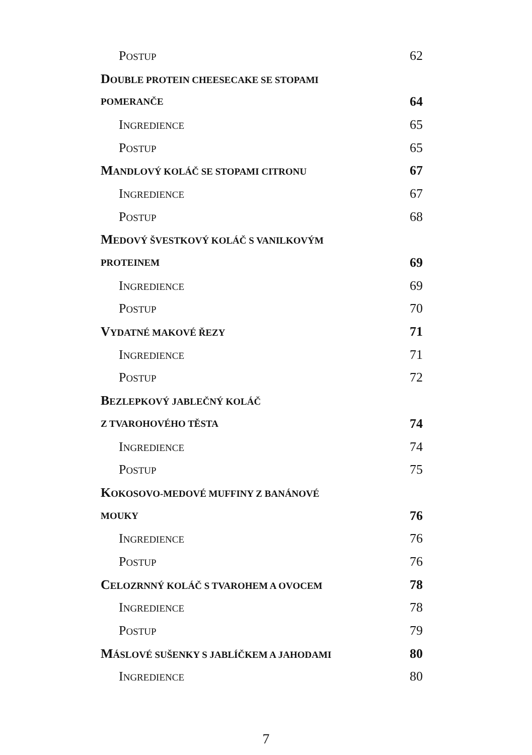POSTUP 62
DOUBLE PROTEIN CHEESECAKE SE STOPAMI
POMERANČE 64
INGREDIENCE 65
POSTUP 65
MANDLOVÝ KOLÁČ SE STOPAMI CITRONU 67
INGREDIENCE 67
POSTUP 68
MEDOVÝ ŠVESTKOVÝ KOLÁČ S VANILKOVÝM
PROTEINEM 69
INGREDIENCE 69
POSTUP 70
VYDATNÉ MAKOVÉ ŘEZY 71
INGREDIENCE 71
POSTUP 72
BEZLEPKOVÝ JABLEČNÝ KOLÁČ
Z TVAROHOVÉHO TĚSTA 74
INGREDIENCE 74
POSTUP 75
KOKOSOVO-MEDOVÉ MUFFINY Z BANÁNOVÉ
MOUKY 76
INGREDIENCE 76
POSTUP 76
CELOZRNNÝ KOLÁČ S TVAROHEM A OVOCEM 78
INGREDIENCE 78
POSTUP 79
MÁSLOVÉ SUŠENKY S JABLÍČKEM A JAHODAMI 80
INGREDIENCE 80
7